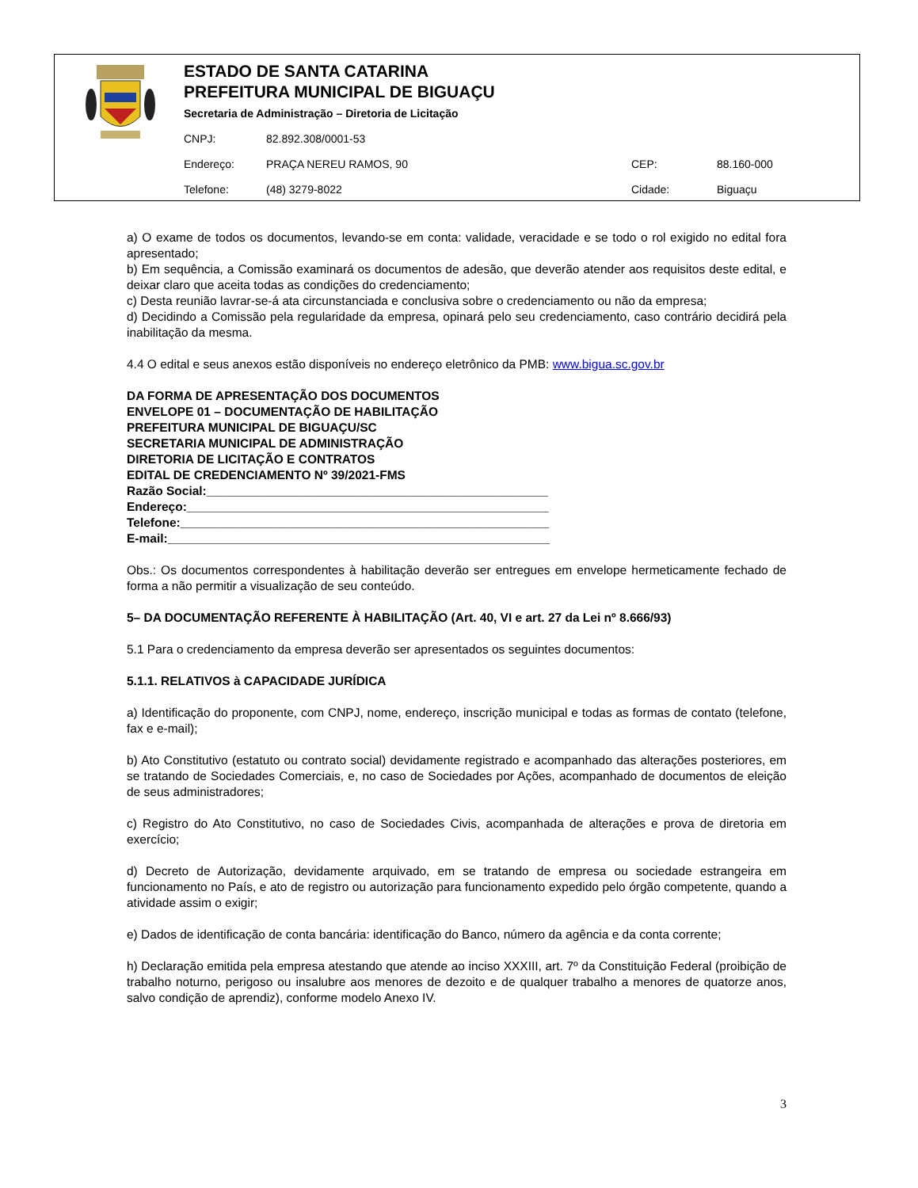ESTADO DE SANTA CATARINA
PREFEITURA MUNICIPAL DE BIGUAÇU
Secretaria de Administração – Diretoria de Licitação
CNPJ: 82.892.308/0001-53
Endereço: PRAÇA NEREU RAMOS, 90 CEP: 88.160-000
Telefone: (48) 3279-8022 Cidade: Biguaçu
a) O exame de todos os documentos, levando-se em conta: validade, veracidade e se todo o rol exigido no edital fora apresentado;
b) Em sequência, a Comissão examinará os documentos de adesão, que deverão atender aos requisitos deste edital, e deixar claro que aceita todas as condições do credenciamento;
c) Desta reunião lavrar-se-á ata circunstanciada e conclusiva sobre o credenciamento ou não da empresa;
d) Decidindo a Comissão pela regularidade da empresa, opinará pelo seu credenciamento, caso contrário decidirá pela inabilitação da mesma.
4.4 O edital e seus anexos estão disponíveis no endereço eletrônico da PMB: www.bigua.sc.gov.br
DA FORMA DE APRESENTAÇÃO DOS DOCUMENTOS
ENVELOPE 01 – DOCUMENTAÇÃO DE HABILITAÇÃO
PREFEITURA MUNICIPAL DE BIGUAÇU/SC
SECRETARIA MUNICIPAL DE ADMINISTRAÇÃO
DIRETORIA DE LICITAÇÃO E CONTRATOS
EDITAL DE CREDENCIAMENTO Nº 39/2021-FMS
Razão Social:__________________________________________________
Endereço:_____________________________________________________
Telefone:______________________________________________________
E-mail:________________________________________________________
Obs.: Os documentos correspondentes à habilitação deverão ser entregues em envelope hermeticamente fechado de forma a não permitir a visualização de seu conteúdo.
5– DA DOCUMENTAÇÃO REFERENTE À HABILITAÇÃO (Art. 40, VI e art. 27 da Lei nº 8.666/93)
5.1 Para o credenciamento da empresa deverão ser apresentados os seguintes documentos:
5.1.1. RELATIVOS à CAPACIDADE JURÍDICA
a) Identificação do proponente, com CNPJ, nome, endereço, inscrição municipal e todas as formas de contato (telefone, fax e e-mail);
b) Ato Constitutivo (estatuto ou contrato social) devidamente registrado e acompanhado das alterações posteriores, em se tratando de Sociedades Comerciais, e, no caso de Sociedades por Ações, acompanhado de documentos de eleição de seus administradores;
c) Registro do Ato Constitutivo, no caso de Sociedades Civis, acompanhada de alterações e prova de diretoria em exercício;
d) Decreto de Autorização, devidamente arquivado, em se tratando de empresa ou sociedade estrangeira em funcionamento no País, e ato de registro ou autorização para funcionamento expedido pelo órgão competente, quando a atividade assim o exigir;
e) Dados de identificação de conta bancária: identificação do Banco, número da agência e da conta corrente;
h) Declaração emitida pela empresa atestando que atende ao inciso XXXIII, art. 7º da Constituição Federal (proibição de trabalho noturno, perigoso ou insalubre aos menores de dezoito e de qualquer trabalho a menores de quatorze anos, salvo condição de aprendiz), conforme modelo Anexo IV.
3